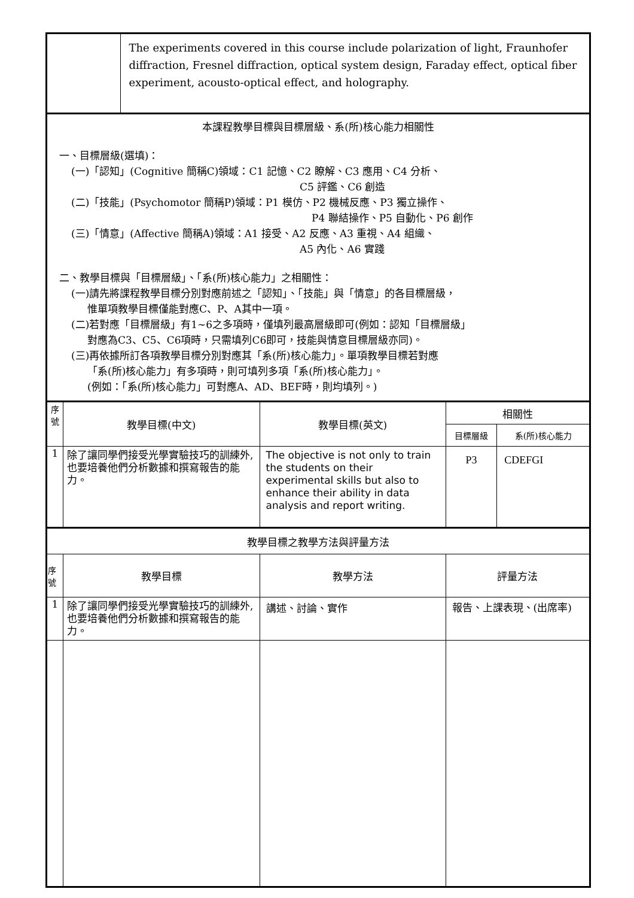| | | The experiments covered in this course include polarization of light, Fraunhofer diffraction, Fresnel diffraction, optical system design, Faraday effect, optical fiber experiment, acousto-optical effect, and holography. | | | |
| 本課程教學目標與目標層級、系(所)核心能力相關性 一、目標層級(選填)： (一)「認知」(Cognitive 簡稱C)領域：C1 記憶、C2 瞭解、C3 應用、C4 分析、 C5 評鑑、C6 創造 (二)「技能」(Psychomotor 簡稱P)領域：P1 模仿、P2 機械反應、P3 獨立操作、 P4 聯結操作、P5 自動化、P6 創作 (三)「情意」(Affective 簡稱A)領域：A1 接受、A2 反應、A3 重視、A4 組織、 A5 內化、A6 實踐 二、教學目標與「目標層級」、「系(所)核心能力」之相關性： (一)請先將課程教學目標分別對應前述之「認知」、「技能」與「情意」的各目標層級， 惟單項教學目標僅能對應C、P、A其中一項。 (二)若對應「目標層級」有1~6之多項時，僅填列最高層級即可(例如：認知「目標層級」 對應為C3、C5、C6項時，只需填列C6即可，技能與情意目標層級亦同)。 (三)再依據所訂各項教學目標分別對應其「系(所)核心能力」。單項教學目標若對應 「系(所)核心能力」有多項時，則可填列多項「系(所)核心能力」。 (例如：「系(所)核心能力」可對應A、AD、BEF時，則均填列。) | | | | | |
| 序 號 | 教學目標(中文) | | 教學目標(英文) | 相關性 | |
| | | | | 目標層級 | 系(所)核心能力 |
| 1 | 除了讓同學們接受光學實驗技巧的訓練外,也要培養他們分析數據和撰寫報告的能力。 | | The objective is not only to train the students on their experimental skills but also to enhance their ability in data analysis and report writing. | P3 | CDEFGI |
| 教學目標之教學方法與評量方法 | | | | | |
| 序 號 | 教學目標 | | 教學方法 | 評量方法 | |
| 1 | 除了讓同學們接受光學實驗技巧的訓練外,也要培養他們分析數據和撰寫報告的能力。 | | 講述、討論、實作 | 報告、上課表現、(出席率) | |